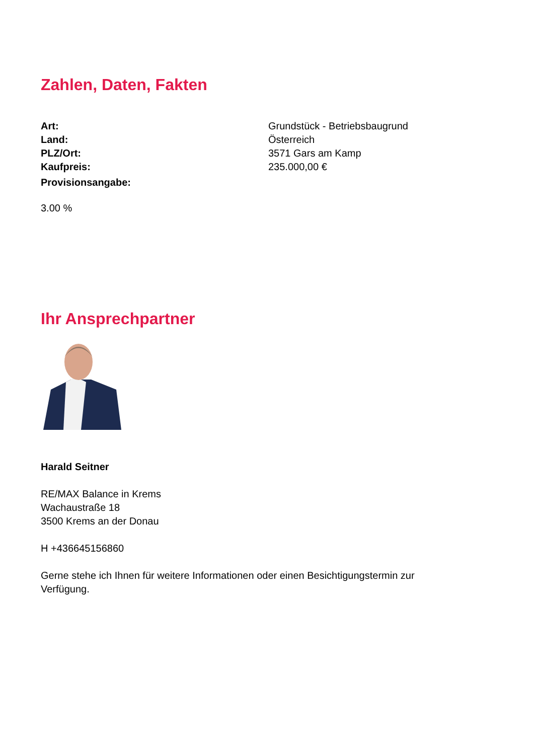Zahlen, Daten, Fakten
| Art: | Grundstück - Betriebsbaugrund |
| Land: | Österreich |
| PLZ/Ort: | 3571 Gars am Kamp |
| Kaufpreis: | 235.000,00 € |
| Provisionsangabe: | |
3.00 %
Ihr Ansprechpartner
Harald Seitner
RE/MAX Balance in Krems
Wachaustraße 18
3500 Krems an der Donau
H +436645156860
Gerne stehe ich Ihnen für weitere Informationen oder einen Besichtigungstermin zur
Verfügung.